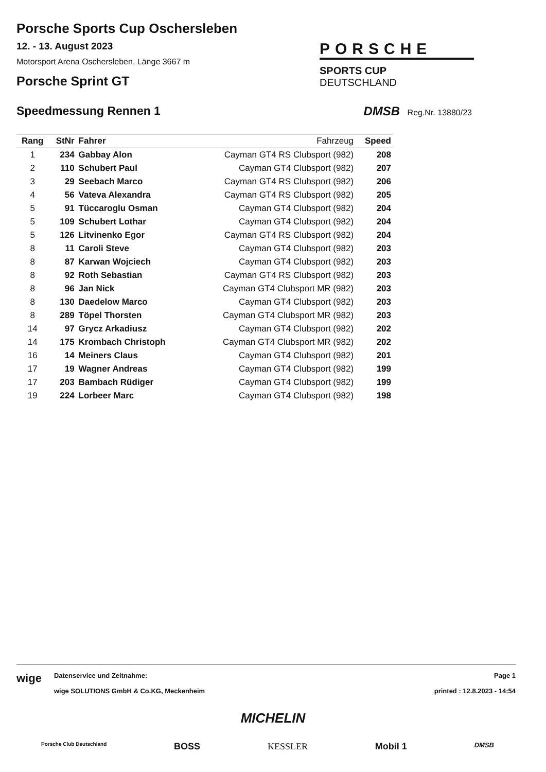Porsche Sports Cup Oschersleben
12. - 13. August 2023
Motorsport Arena Oschersleben, Länge 3667 m
Porsche Sprint GT
PORSCHE
SPORTS CUP
DEUTSCHLAND
Speedmessung Rennen 1 DMSB Reg.Nr. 13880/23
| Rang | StNr | Fahrer | Fahrzeug | Speed |
| --- | --- | --- | --- | --- |
| 1 | 234 | Gabbay Alon | Cayman GT4 RS Clubsport (982) | 208 |
| 2 | 110 | Schubert Paul | Cayman GT4 Clubsport (982) | 207 |
| 3 | 29 | Seebach Marco | Cayman GT4 RS Clubsport (982) | 206 |
| 4 | 56 | Vateva Alexandra | Cayman GT4 RS Clubsport (982) | 205 |
| 5 | 91 | Tüccaroglu Osman | Cayman GT4 Clubsport (982) | 204 |
| 5 | 109 | Schubert Lothar | Cayman GT4 Clubsport (982) | 204 |
| 5 | 126 | Litvinenko Egor | Cayman GT4 RS Clubsport (982) | 204 |
| 8 | 11 | Caroli Steve | Cayman GT4 Clubsport (982) | 203 |
| 8 | 87 | Karwan Wojciech | Cayman GT4 Clubsport (982) | 203 |
| 8 | 92 | Roth Sebastian | Cayman GT4 RS Clubsport (982) | 203 |
| 8 | 96 | Jan Nick | Cayman GT4 Clubsport MR (982) | 203 |
| 8 | 130 | Daedelow Marco | Cayman GT4 Clubsport (982) | 203 |
| 8 | 289 | Töpel Thorsten | Cayman GT4 Clubsport MR (982) | 203 |
| 14 | 97 | Grycz Arkadiusz | Cayman GT4 Clubsport (982) | 202 |
| 14 | 175 | Krombach Christoph | Cayman GT4 Clubsport MR (982) | 202 |
| 16 | 14 | Meiners Claus | Cayman GT4 Clubsport (982) | 201 |
| 17 | 19 | Wagner Andreas | Cayman GT4 Clubsport (982) | 199 |
| 17 | 203 | Bambach Rüdiger | Cayman GT4 Clubsport (982) | 199 |
| 19 | 224 | Lorbeer Marc | Cayman GT4 Clubsport (982) | 198 |
wige
Datenservice und Zeitnahme:
wige SOLUTIONS GmbH & Co.KG, Meckenheim
Page 1
printed : 12.8.2023 - 14:54
MICHELIN
Porsche Club Deutschland BOSS KESSLER Mobil 1 DMSB